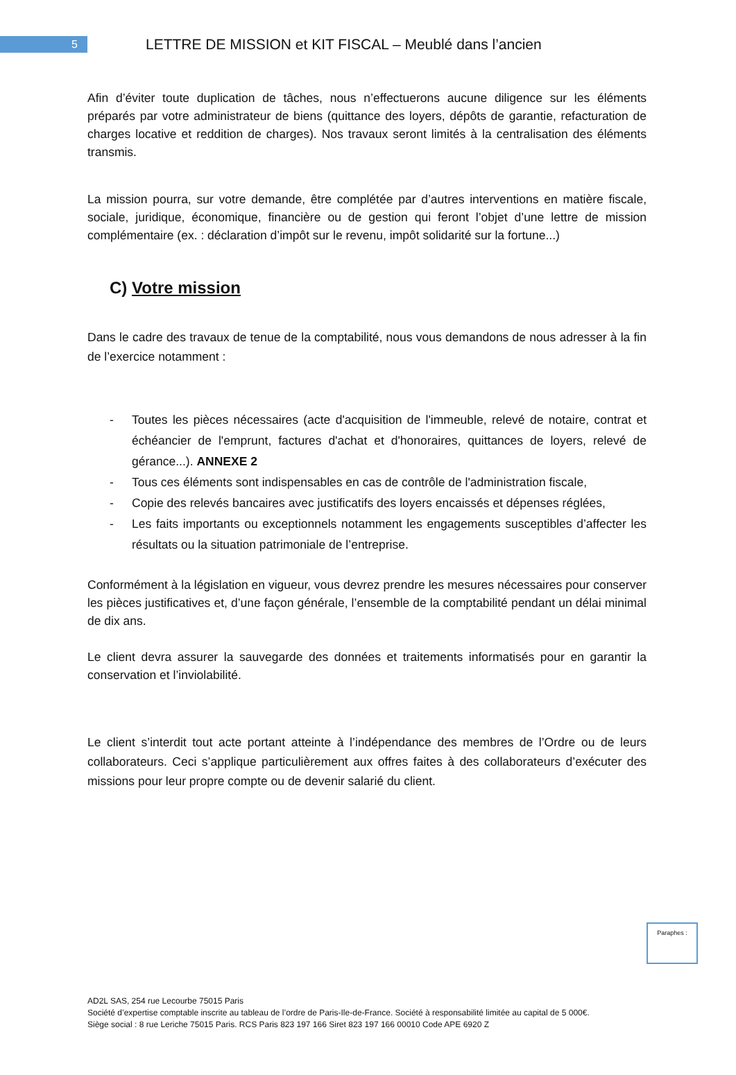5
LETTRE DE MISSION et KIT FISCAL – Meublé dans l’ancien
Afin d’éviter toute duplication de tâches, nous n’effectuerons aucune diligence sur les éléments préparés par votre administrateur de biens (quittance des loyers, dépôts de garantie, refacturation de charges locative et reddition de charges). Nos travaux seront limités à la centralisation des éléments transmis.
La mission pourra, sur votre demande, être complétée par d’autres interventions en matière fiscale, sociale, juridique, économique, financière ou de gestion qui feront l’objet d’une lettre de mission complémentaire (ex. : déclaration d’impôt sur le revenu, impôt solidarité sur la fortune...)
C) Votre mission
Dans le cadre des travaux de tenue de la comptabilité, nous vous demandons de nous adresser à la fin de l’exercice notamment :
- Toutes les pièces nécessaires (acte d'acquisition de l'immeuble, relevé de notaire, contrat et échéancier de l'emprunt, factures d'achat et d'honoraires, quittances de loyers, relevé de gérance...). ANNEXE 2
- Tous ces éléments sont indispensables en cas de contrôle de l'administration fiscale,
- Copie des relevés bancaires avec justificatifs des loyers encaissés et dépenses réglées,
- Les faits importants ou exceptionnels notamment les engagements susceptibles d’affecter les résultats ou la situation patrimoniale de l’entreprise.
Conformément à la législation en vigueur, vous devrez prendre les mesures nécessaires pour conserver les pièces justificatives et, d’une façon générale, l’ensemble de la comptabilité pendant un délai minimal de dix ans.
Le client devra assurer la sauvegarde des données et traitements informatisés pour en garantir la conservation et l’inviolabilité.
Le client s’interdit tout acte portant atteinte à l’indépendance des membres de l’Ordre ou de leurs collaborateurs. Ceci s’applique particulièrement aux offres faites à des collaborateurs d’exécuter des missions pour leur propre compte ou de devenir salarié du client.
Paraphes :
AD2L SAS, 254 rue Lecourbe 75015 Paris
Société d’expertise comptable inscrite au tableau de l’ordre de Paris-Ile-de-France. Société à responsabilité limitée au capital de 5 000€.
Siège social : 8 rue Leriche 75015 Paris. RCS Paris 823 197 166 Siret 823 197 166 00010 Code APE 6920 Z